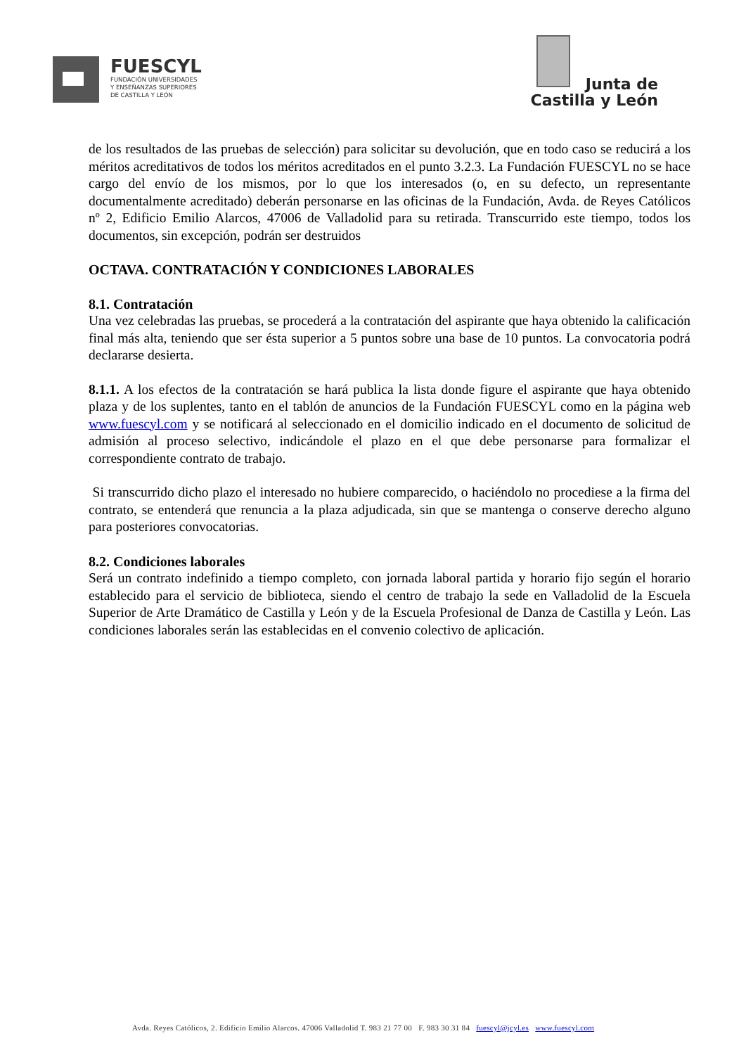FUESCYL
FUNDACIÓN UNIVERSIDADES
Y ENSEÑANZAS SUPERIORES
DE CASTILLA Y LEÓN
Junta de
Castilla y León
de los resultados de las pruebas de selección) para solicitar su devolución, que en todo caso se reducirá a los méritos acreditativos de todos los méritos acreditados en el punto 3.2.3. La Fundación FUESCYL no se hace cargo del envío de los mismos, por lo que los interesados (o, en su defecto, un representante documentalmente acreditado) deberán personarse en las oficinas de la Fundación, Avda. de Reyes Católicos nº 2, Edificio Emilio Alarcos, 47006 de Valladolid para su retirada. Transcurrido este tiempo, todos los documentos, sin excepción, podrán ser destruidos
OCTAVA. CONTRATACIÓN Y CONDICIONES LABORALES
8.1. Contratación
Una vez celebradas las pruebas, se procederá a la contratación del aspirante que haya obtenido la calificación final más alta, teniendo que ser ésta superior a 5 puntos sobre una base de 10 puntos. La convocatoria podrá declararse desierta.
8.1.1. A los efectos de la contratación se hará publica la lista donde figure el aspirante que haya obtenido plaza y de los suplentes, tanto en el tablón de anuncios de la Fundación FUESCYL como en la página web www.fuescyl.com y se notificará al seleccionado en el domicilio indicado en el documento de solicitud de admisión al proceso selectivo, indicándole el plazo en el que debe personarse para formalizar el correspondiente contrato de trabajo.
Si transcurrido dicho plazo el interesado no hubiere comparecido, o haciéndolo no procediese a la firma del contrato, se entenderá que renuncia a la plaza adjudicada, sin que se mantenga o conserve derecho alguno para posteriores convocatorias.
8.2. Condiciones laborales
Será un contrato indefinido a tiempo completo, con jornada laboral partida y horario fijo según el horario establecido para el servicio de biblioteca, siendo el centro de trabajo la sede en Valladolid de la Escuela Superior de Arte Dramático de Castilla y León y de la Escuela Profesional de Danza de Castilla y León. Las condiciones laborales serán las establecidas en el convenio colectivo de aplicación.
Avda. Reyes Católicos, 2. Edificio Emilio Alarcos. 47006 Valladolid T. 983 21 77 00 F. 983 30 31 84 fuescyl@jcyl.es www.fuescyl.com